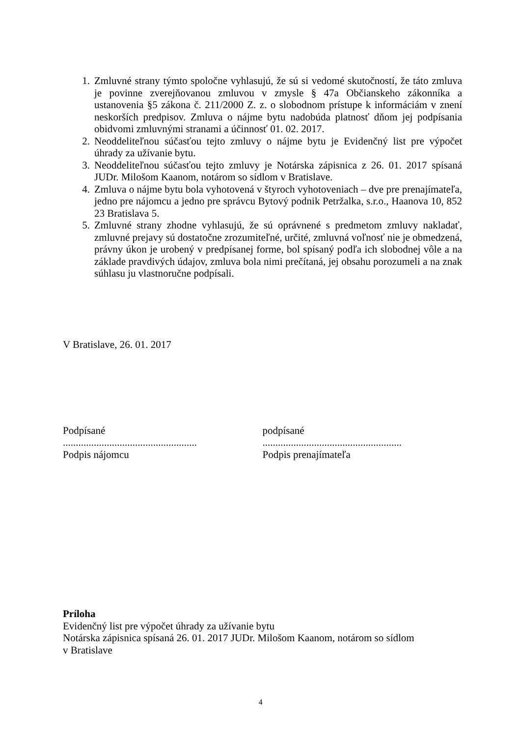1. Zmluvné strany týmto spoločne vyhlasujú, že sú si vedomé skutočností, že táto zmluva je povinne zverejňovanou zmluvou v zmysle § 47a Občianskeho zákonníka a ustanovenia §5 zákona č. 211/2000 Z. z. o slobodnom prístupe k informáciám v znení neskorších predpisov. Zmluva o nájme bytu nadobúda platnosť dňom jej podpísania obidvomi zmluvnými stranami a účinnosť 01. 02. 2017.
2. Neoddeliteľnou súčasťou tejto zmluvy o nájme bytu je Evidenčný list pre výpočet úhrady za užívanie bytu.
3. Neoddeliteľnou súčasťou tejto zmluvy je Notárska zápisnica z 26. 01. 2017 spísaná JUDr. Milošom Kaanom, notárom so sídlom v Bratislave.
4. Zmluva o nájme bytu bola vyhotovená v štyroch vyhotoveniach – dve pre prenajímateľa, jedno pre nájomcu a jedno pre správcu Bytový podnik Petržalka, s.r.o., Haanova 10, 852 23 Bratislava 5.
5. Zmluvné strany zhodne vyhlasujú, že sú oprávnené s predmetom zmluvy nakladať, zmluvné prejavy sú dostatočne zrozumiteľné, určité, zmluvná voľnosť nie je obmedzená, právny úkon je urobený v predpísanej forme, bol spísaný podľa ich slobodnej vôle a na základe pravdivých údajov, zmluva bola nimi prečítaná, jej obsahu porozumeli a na znak súhlasu ju vlastnoručne podpísali.
V Bratislave, 26. 01. 2017
Podpísané
....................................................
Podpis nájomcu
podpísané
......................................................
Podpis prenajímateľa
Príloha
Evidenčný list pre výpočet úhrady za užívanie bytu
Notárska zápisnica spísaná 26. 01. 2017 JUDr. Milošom Kaanom, notárom so sídlom
v Bratislave
4